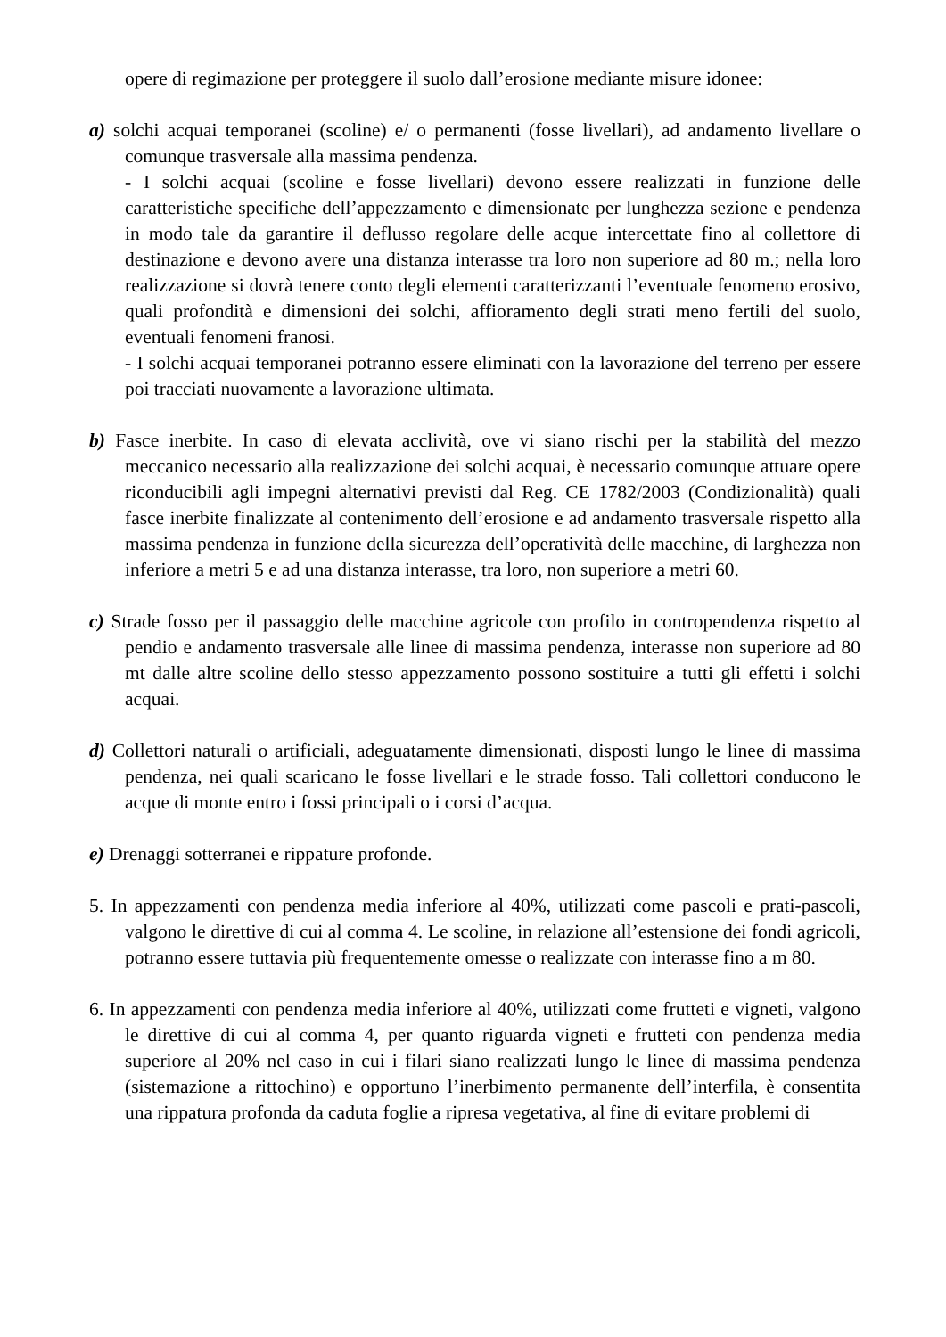opere di regimazione per proteggere il suolo dall’erosione mediante misure idonee:
a) solchi acquai temporanei (scoline) e/ o permanenti (fosse livellari), ad andamento livellare o comunque trasversale alla massima pendenza.
- I solchi acquai (scoline e fosse livellari) devono essere realizzati in funzione delle caratteristiche specifiche dell’appezzamento e dimensionate per lunghezza sezione e pendenza in modo tale da garantire il deflusso regolare delle acque intercettate fino al collettore di destinazione e devono avere una distanza interasse tra loro non superiore ad 80 m.; nella loro realizzazione si dovrà tenere conto degli elementi caratterizzanti l’eventuale fenomeno erosivo, quali profondità e dimensioni dei solchi, affioramento degli strati meno fertili del suolo, eventuali fenomeni franosi.
- I solchi acquai temporanei potranno essere eliminati con la lavorazione del terreno per essere poi tracciati nuovamente a lavorazione ultimata.
b) Fasce inerbite. In caso di elevata acclività, ove vi siano rischi per la stabilità del mezzo meccanico necessario alla realizzazione dei solchi acquai, è necessario comunque attuare opere riconducibili agli impegni alternativi previsti dal Reg. CE 1782/2003 (Condizionalità) quali fasce inerbite finalizzate al contenimento dell’erosione e ad andamento trasversale rispetto alla massima pendenza in funzione della sicurezza dell’operatività delle macchine, di larghezza non inferiore a metri 5 e ad una distanza interasse, tra loro, non superiore a metri 60.
c) Strade fosso per il passaggio delle macchine agricole con profilo in contropendenza rispetto al pendio e andamento trasversale alle linee di massima pendenza, interasse non superiore ad 80 mt dalle altre scoline dello stesso appezzamento possono sostituire a tutti gli effetti i solchi acquai.
d) Collettori naturali o artificiali, adeguatamente dimensionati, disposti lungo le linee di massima pendenza, nei quali scaricano le fosse livellari e le strade fosso. Tali collettori conducono le acque di monte entro i fossi principali o i corsi d’acqua.
e) Drenaggi sotterranei e rippature profonde.
5. In appezzamenti con pendenza media inferiore al 40%, utilizzati come pascoli e prati-pascoli, valgono le direttive di cui al comma 4. Le scoline, in relazione all’estensione dei fondi agricoli, potranno essere tuttavia più frequentemente omesse o realizzate con interasse fino a m 80.
6. In appezzamenti con pendenza media inferiore al 40%, utilizzati come frutteti e vigneti, valgono le direttive di cui al comma 4, per quanto riguarda vigneti e frutteti con pendenza media superiore al 20% nel caso in cui i filari siano realizzati lungo le linee di massima pendenza (sistemazione a rittochino) e opportuno l’inerbimento permanente dell’interfila, è consentita una rippatura profonda da caduta foglie a ripresa vegetativa, al fine di evitare problemi di